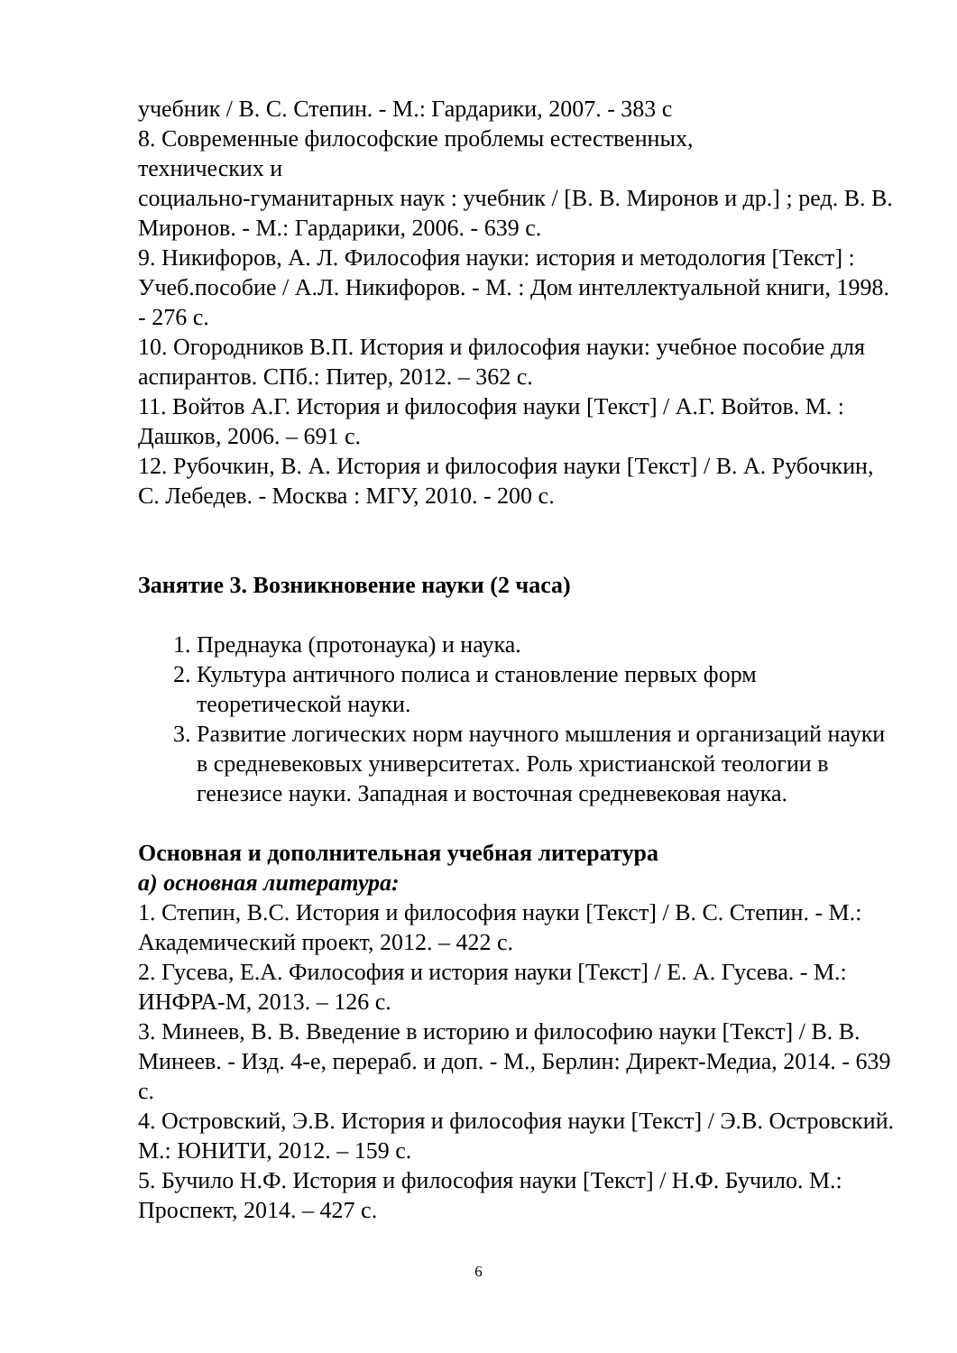учебник / В. С. Степин. - М.: Гардарики, 2007. - 383 с
8. Современные философские проблемы естественных,
технических и
социально-гуманитарных наук : учебник / [В. В. Миронов и др.] ; ред. В. В. Миронов. - М.: Гардарики, 2006. - 639 с.
9. Никифоров, А. Л. Философия науки: история и методология [Текст] : Учеб.пособие / А.Л. Никифоров. - М. : Дом интеллектуальной книги, 1998. - 276 с.
10. Огородников В.П. История и философия науки: учебное пособие для аспирантов. СПб.: Питер, 2012. – 362 с.
11. Войтов А.Г. История и философия науки [Текст] / А.Г. Войтов. М. : Дашков, 2006. – 691 с.
12. Рубочкин, В. А. История и философия науки [Текст] / В. А. Рубочкин, С. Лебедев. - Москва : МГУ, 2010. - 200 с.
Занятие 3. Возникновение науки (2 часа)
1. Преднаука (протонаука) и наука.
2. Культура античного полиса и становление первых форм теоретической науки.
3. Развитие логических норм научного мышления и организаций науки в средневековых университетах. Роль христианской теологии в генезисе науки. Западная и восточная средневековая наука.
Основная и дополнительная учебная литература
а) основная литература:
1. Степин, В.С. История и философия науки [Текст] / В. С. Степин. - М.: Академический проект, 2012. – 422 с.
2. Гусева, Е.А. Философия и история науки [Текст] / Е. А. Гусева. - М.: ИНФРА-М, 2013. – 126 с.
3. Минеев, В. В. Введение в историю и философию науки [Текст] / В. В. Минеев. - Изд. 4-е, перераб. и доп. - М., Берлин: Директ-Медиа, 2014. - 639 с.
4. Островский, Э.В. История и философия науки [Текст] / Э.В. Островский. М.: ЮНИТИ, 2012. – 159 с.
5. Бучило Н.Ф. История и философия науки [Текст] / Н.Ф. Бучило. М.: Проспект, 2014. – 427 с.
6